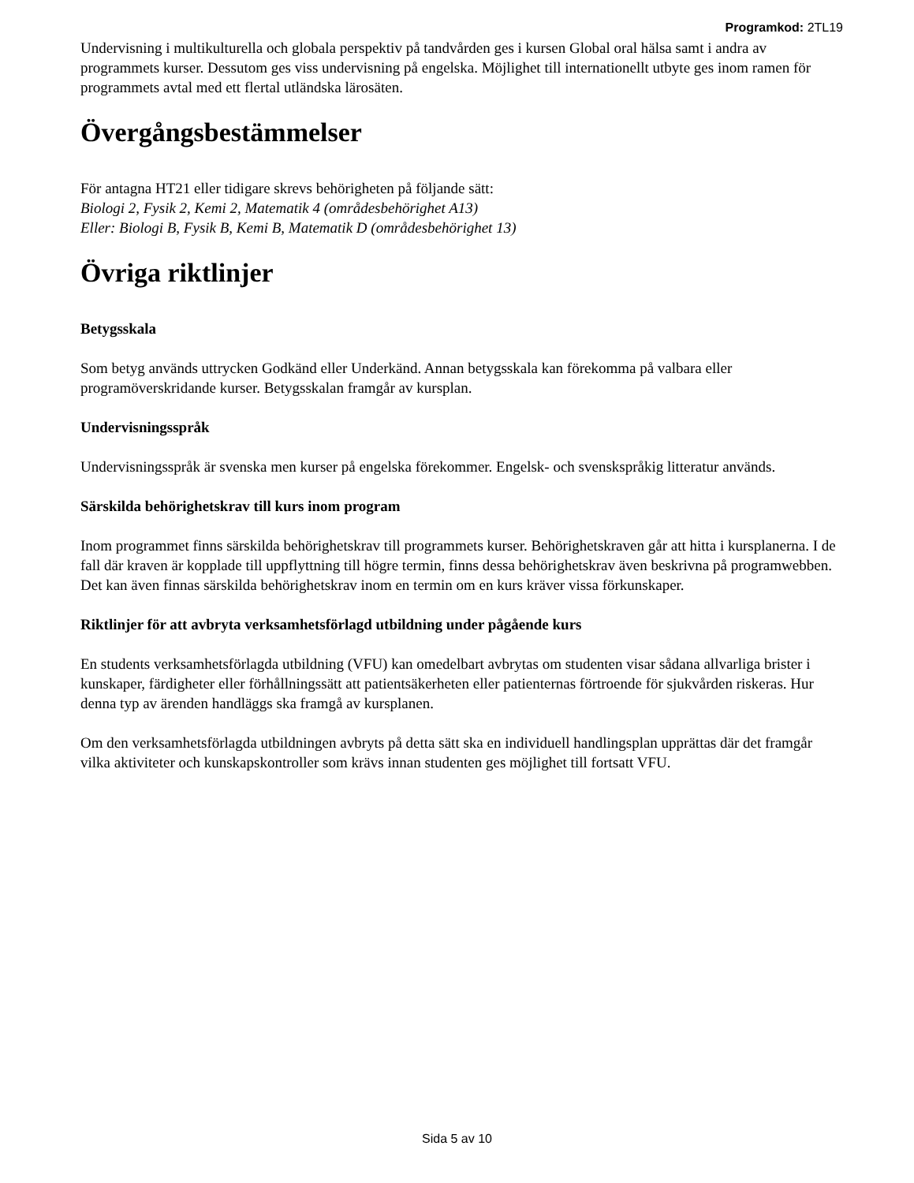Programkod: 2TL19
Undervisning i multikulturella och globala perspektiv på tandvården ges i kursen Global oral hälsa samt i andra av programmets kurser. Dessutom ges viss undervisning på engelska. Möjlighet till internationellt utbyte ges inom ramen för programmets avtal med ett flertal utländska lärosäten.
Övergångsbestämmelser
För antagna HT21 eller tidigare skrevs behörigheten på följande sätt:
Biologi 2, Fysik 2, Kemi 2, Matematik 4 (områdesbehörighet A13)
Eller: Biologi B, Fysik B, Kemi B, Matematik D (områdesbehörighet 13)
Övriga riktlinjer
Betygsskala
Som betyg används uttrycken Godkänd eller Underkänd. Annan betygsskala kan förekomma på valbara eller programöverskridande kurser. Betygsskalan framgår av kursplan.
Undervisningsspråk
Undervisningsspråk är svenska men kurser på engelska förekommer. Engelsk- och svenskspråkig litteratur används.
Särskilda behörighetskrav till kurs inom program
Inom programmet finns särskilda behörighetskrav till programmets kurser. Behörighetskraven går att hitta i kursplanerna. I de fall där kraven är kopplade till uppflyttning till högre termin, finns dessa behörighetskrav även beskrivna på programwebben. Det kan även finnas särskilda behörighetskrav inom en termin om en kurs kräver vissa förkunskaper.
Riktlinjer för att avbryta verksamhetsförlagd utbildning under pågående kurs
En students verksamhetsförlagda utbildning (VFU) kan omedelbart avbrytas om studenten visar sådana allvarliga brister i kunskaper, färdigheter eller förhållningssätt att patientsäkerheten eller patienternas förtroende för sjukvården riskeras. Hur denna typ av ärenden handläggs ska framgå av kursplanen.
Om den verksamhetsförlagda utbildningen avbryts på detta sätt ska en individuell handlingsplan upprättas där det framgår vilka aktiviteter och kunskapskontroller som krävs innan studenten ges möjlighet till fortsatt VFU.
Sida 5 av 10